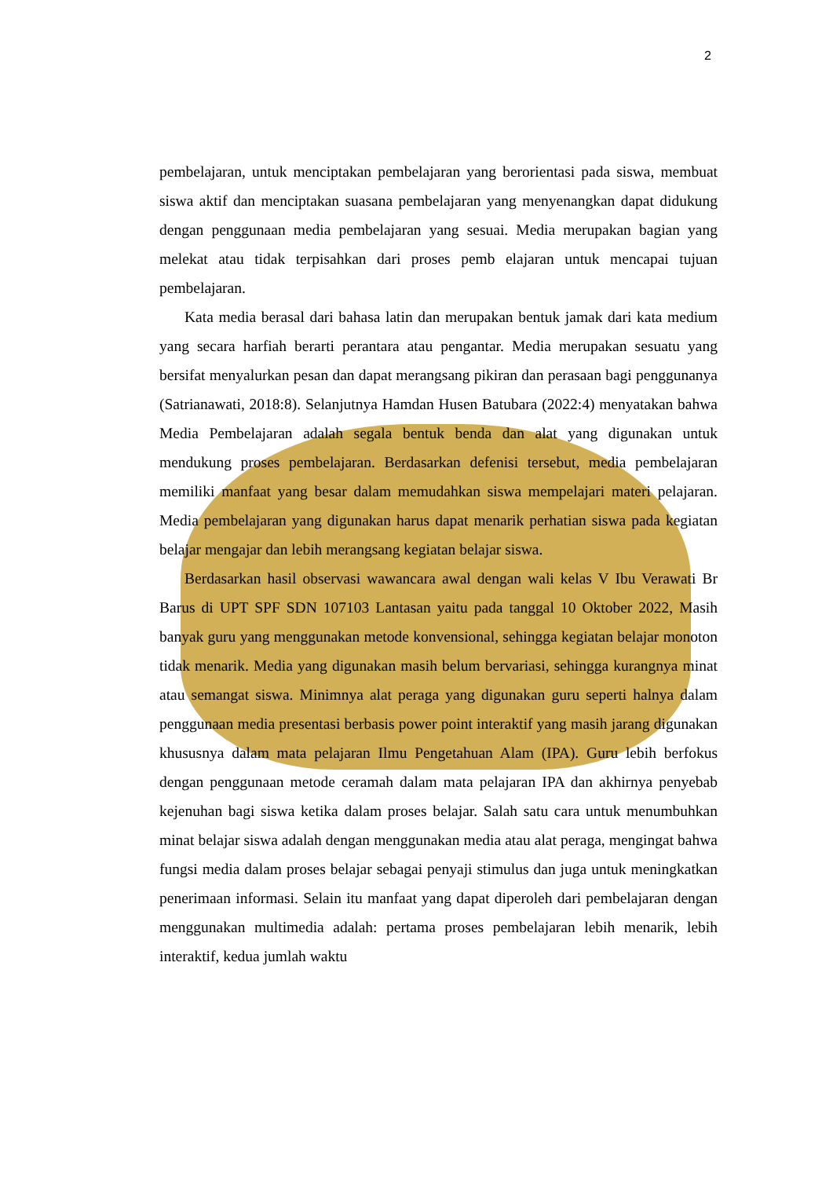2
pembelajaran, untuk menciptakan pembelajaran yang berorientasi pada siswa, membuat siswa aktif dan menciptakan suasana pembelajaran yang menyenangkan dapat didukung dengan penggunaan media pembelajaran yang sesuai. Media merupakan bagian yang melekat atau tidak terpisahkan dari proses pemb elajaran untuk mencapai tujuan pembelajaran.
Kata media berasal dari bahasa latin dan merupakan bentuk jamak dari kata medium yang secara harfiah berarti perantara atau pengantar. Media merupakan sesuatu yang bersifat menyalurkan pesan dan dapat merangsang pikiran dan perasaan bagi penggunanya (Satrianawati, 2018:8). Selanjutnya Hamdan Husen Batubara (2022:4) menyatakan bahwa Media Pembelajaran adalah segala bentuk benda dan alat yang digunakan untuk mendukung proses pembelajaran. Berdasarkan defenisi tersebut, media pembelajaran memiliki manfaat yang besar dalam memudahkan siswa mempelajari materi pelajaran. Media pembelajaran yang digunakan harus dapat menarik perhatian siswa pada kegiatan belajar mengajar dan lebih merangsang kegiatan belajar siswa.
Berdasarkan hasil observasi wawancara awal dengan wali kelas V Ibu Verawati Br Barus di UPT SPF SDN 107103 Lantasan yaitu pada tanggal 10 Oktober 2022, Masih banyak guru yang menggunakan metode konvensional, sehingga kegiatan belajar monoton tidak menarik. Media yang digunakan masih belum bervariasi, sehingga kurangnya minat atau semangat siswa. Minimnya alat peraga yang digunakan guru seperti halnya dalam penggunaan media presentasi berbasis power point interaktif yang masih jarang digunakan khususnya dalam mata pelajaran Ilmu Pengetahuan Alam (IPA). Guru lebih berfokus dengan penggunaan metode ceramah dalam mata pelajaran IPA dan akhirnya penyebab kejenuhan bagi siswa ketika dalam proses belajar. Salah satu cara untuk menumbuhkan minat belajar siswa adalah dengan menggunakan media atau alat peraga, mengingat bahwa fungsi media dalam proses belajar sebagai penyaji stimulus dan juga untuk meningkatkan penerimaan informasi. Selain itu manfaat yang dapat diperoleh dari pembelajaran dengan menggunakan multimedia adalah: pertama proses pembelajaran lebih menarik, lebih interaktif, kedua jumlah waktu